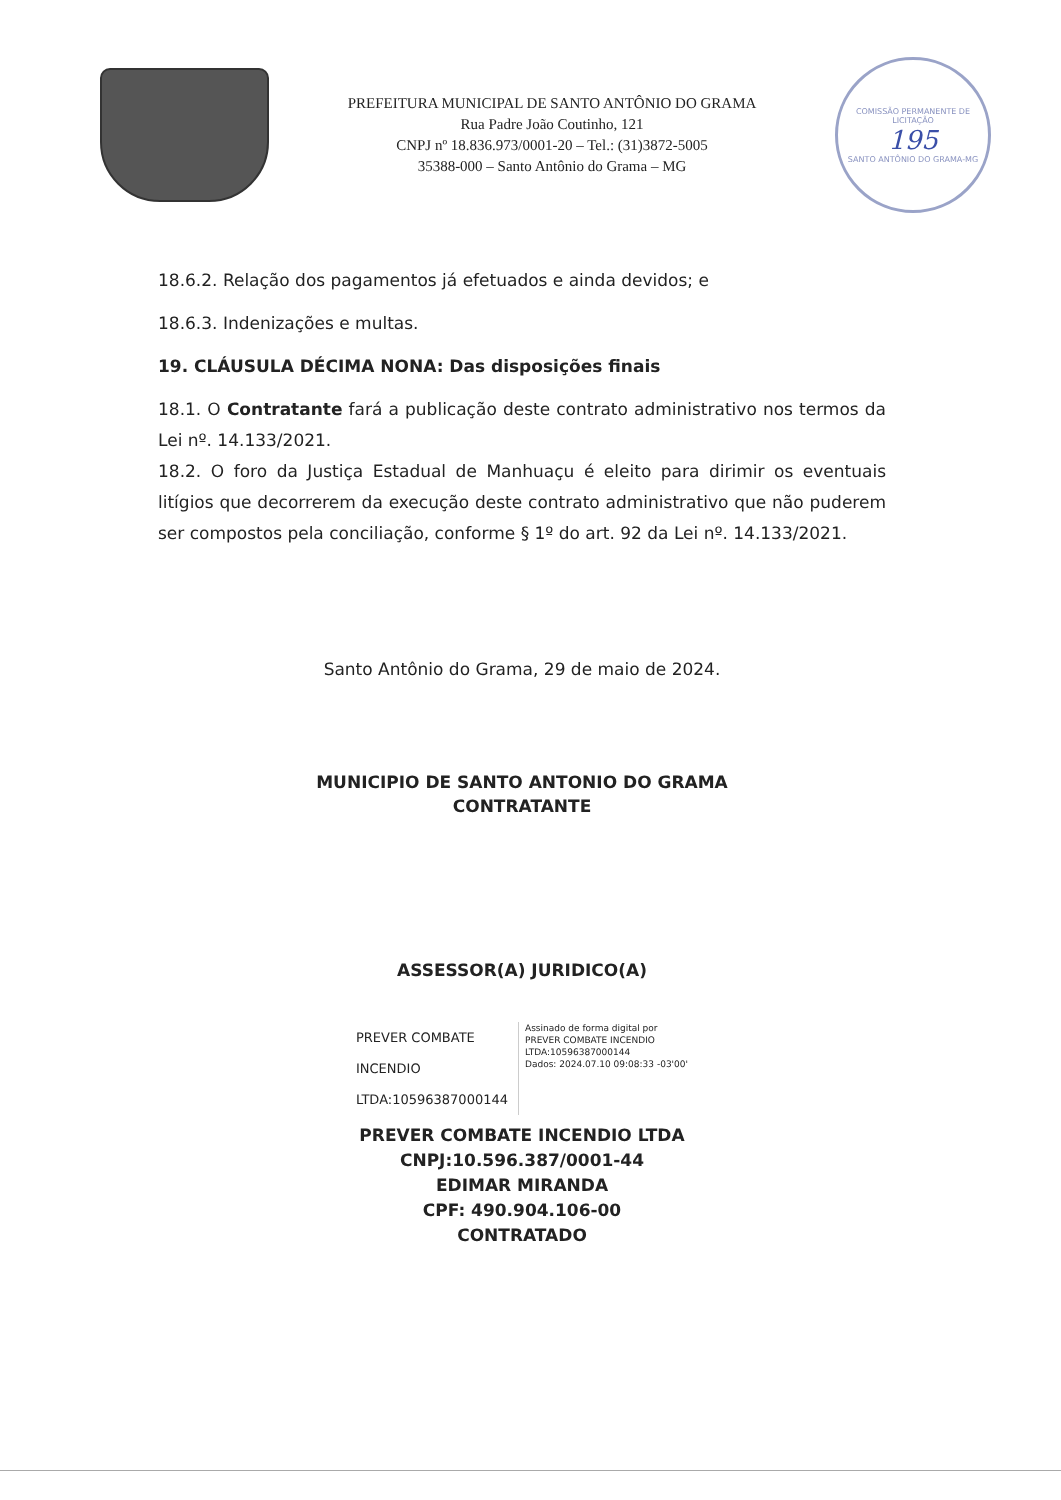PREFEITURA MUNICIPAL DE SANTO ANTÔNIO DO GRAMA
Rua Padre João Coutinho, 121
CNPJ nº 18.836.973/0001-20 – Tel.: (31)3872-5005
35388-000 – Santo Antônio do Grama – MG
COMISSÃO PERMANENTE DE LICITAÇÃO
195
SANTO ANTÔNIO DO GRAMA-MG
18.6.2. Relação dos pagamentos já efetuados e ainda devidos; e
18.6.3. Indenizações e multas.
19. CLÁUSULA DÉCIMA NONA: Das disposições finais
18.1. O Contratante fará a publicação deste contrato administrativo nos termos da Lei nº. 14.133/2021.
18.2. O foro da Justiça Estadual de Manhuaçu é eleito para dirimir os eventuais litígios que decorrerem da execução deste contrato administrativo que não puderem ser compostos pela conciliação, conforme § 1º do art. 92 da Lei nº. 14.133/2021.
Santo Antônio do Grama, 29 de maio de 2024.
MUNICIPIO DE SANTO ANTONIO DO GRAMA
CONTRATANTE
ASSESSOR(A) JURIDICO(A)
PREVER COMBATE
INCENDIO
LTDA:10596387000144
Assinado de forma digital por
PREVER COMBATE INCENDIO
LTDA:10596387000144
Dados: 2024.07.10 09:08:33 -03'00'
PREVER COMBATE INCENDIO LTDA
CNPJ:10.596.387/0001-44
EDIMAR MIRANDA
CPF: 490.904.106-00
CONTRATADO